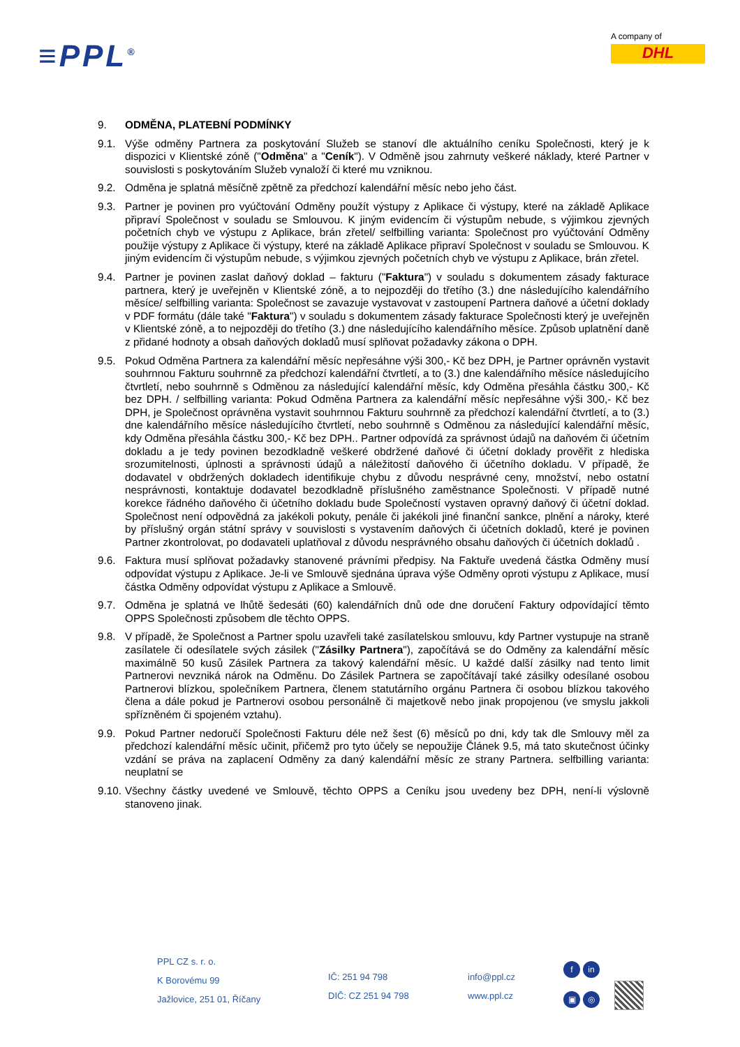≡PPL<sup>®</sup>
A company of
DHL
9. ODMĚNA, PLATEBNÍ PODMÍNKY
9.1. Výše odměny Partnera za poskytování Služeb se stanoví dle aktuálního ceníku Společnosti, který je k dispozici v Klientské zóně ("Odměna" a "Ceník"). V Odměně jsou zahrnuty veškeré náklady, které Partner v souvislosti s poskytováním Služeb vynaloží či které mu vzniknou.
9.2. Odměna je splatná měsíčně zpětně za předchozí kalendářní měsíc nebo jeho část.
9.3. Partner je povinen pro vyúčtování Odměny použít výstupy z Aplikace či výstupy, které na základě Aplikace připraví Společnost v souladu se Smlouvou. K jiným evidencím či výstupům nebude, s výjimkou zjevných početních chyb ve výstupu z Aplikace, brán zřetel/ selfbilling varianta: Společnost pro vyúčtování Odměny použije výstupy z Aplikace či výstupy, které na základě Aplikace připraví Společnost v souladu se Smlouvou. K jiným evidencím či výstupům nebude, s výjimkou zjevných početních chyb ve výstupu z Aplikace, brán zřetel.
9.4. Partner je povinen zaslat daňový doklad – fakturu ("Faktura") v souladu s dokumentem zásady fakturace partnera, který je uveřejněn v Klientské zóně, a to nejpozději do třetího (3.) dne následujícího kalendářního měsíce/ selfbilling varianta: Společnost se zavazuje vystavovat v zastoupení Partnera daňové a účetní doklady v PDF formátu (dále také "Faktura") v souladu s dokumentem zásady fakturace Společnosti který je uveřejněn v Klientské zóně, a to nejpozději do třetího (3.) dne následujícího kalendářního měsíce. Způsob uplatnění daně z přidané hodnoty a obsah daňových dokladů musí splňovat požadavky zákona o DPH.
9.5. Pokud Odměna Partnera za kalendářní měsíc nepřesáhne výši 300,- Kč bez DPH, je Partner oprávněn vystavit souhrnnou Fakturu souhrnně za předchozí kalendářní čtvrtletí, a to (3.) dne kalendářního měsíce následujícího čtvrtletí, nebo souhrnně s Odměnou za následující kalendářní měsíc, kdy Odměna přesáhla částku 300,- Kč bez DPH. / selfbilling varianta: Pokud Odměna Partnera za kalendářní měsíc nepřesáhne výši 300,- Kč bez DPH, je Společnost oprávněna vystavit souhrnnou Fakturu souhrnně za předchozí kalendářní čtvrtletí, a to (3.) dne kalendářního měsíce následujícího čtvrtletí, nebo souhrnně s Odměnou za následující kalendářní měsíc, kdy Odměna přesáhla částku 300,- Kč bez DPH.. Partner odpovídá za správnost údajů na daňovém či účetním dokladu a je tedy povinen bezodkladně veškeré obdržené daňové či účetní doklady prověřit z hlediska srozumitelnosti, úplnosti a správnosti údajů a náležitostí daňového či účetního dokladu. V případě, že dodavatel v obdržených dokladech identifikuje chybu z důvodu nesprávné ceny, množství, nebo ostatní nesprávnosti, kontaktuje dodavatel bezodkladně příslušného zaměstnance Společnosti. V případě nutné korekce řádného daňového či účetního dokladu bude Společností vystaven opravný daňový či účetní doklad. Společnost není odpovědná za jakékoli pokuty, penále či jakékoli jiné finanční sankce, plnění a nároky, které by příslušný orgán státní správy v souvislosti s vystavením daňových či účetních dokladů, které je povinen Partner zkontrolovat, po dodavateli uplatňoval z důvodu nesprávného obsahu daňových či účetních dokladů .
9.6. Faktura musí splňovat požadavky stanovené právními předpisy. Na Faktuře uvedená částka Odměny musí odpovídat výstupu z Aplikace. Je-li ve Smlouvě sjednána úprava výše Odměny oproti výstupu z Aplikace, musí částka Odměny odpovídat výstupu z Aplikace a Smlouvě.
9.7. Odměna je splatná ve lhůtě šedesáti (60) kalendářních dnů ode dne doručení Faktury odpovídající těmto OPPS Společnosti způsobem dle těchto OPPS.
9.8. V případě, že Společnost a Partner spolu uzavřeli také zasílatelskou smlouvu, kdy Partner vystupuje na straně zasílatele či odesílatele svých zásilek ("Zásilky Partnera"), započítává se do Odměny za kalendářní měsíc maximálně 50 kusů Zásilek Partnera za takový kalendářní měsíc. U každé další zásilky nad tento limit Partnerovi nevzniká nárok na Odměnu. Do Zásilek Partnera se započítávají také zásilky odesílané osobou Partnerovi blízkou, společníkem Partnera, členem statutárního orgánu Partnera či osobou blízkou takového člena a dále pokud je Partnerovi osobou personálně či majetkově nebo jinak propojenou (ve smyslu jakkoli spřízněném či spojeném vztahu).
9.9. Pokud Partner nedoručí Společnosti Fakturu déle než šest (6) měsíců po dni, kdy tak dle Smlouvy měl za předchozí kalendářní měsíc učinit, přičemž pro tyto účely se nepoužije Článek 9.5, má tato skutečnost účinky vzdání se práva na zaplacení Odměny za daný kalendářní měsíc ze strany Partnera. selfbilling varianta: neuplatní se
9.10.
Všechny částky uvedené ve Smlouvě, těchto OPPS a Ceníku jsou uvedeny bez DPH, není-li výslovně stanoveno jinak.
PPL CZ s. r. o.
K Borovému 99
Jažlovice, 251 01, Říčany
IČ: 251 94 798
DIČ: CZ 251 94 798
info@ppl.cz
www.ppl.cz
fin
▣ ◎